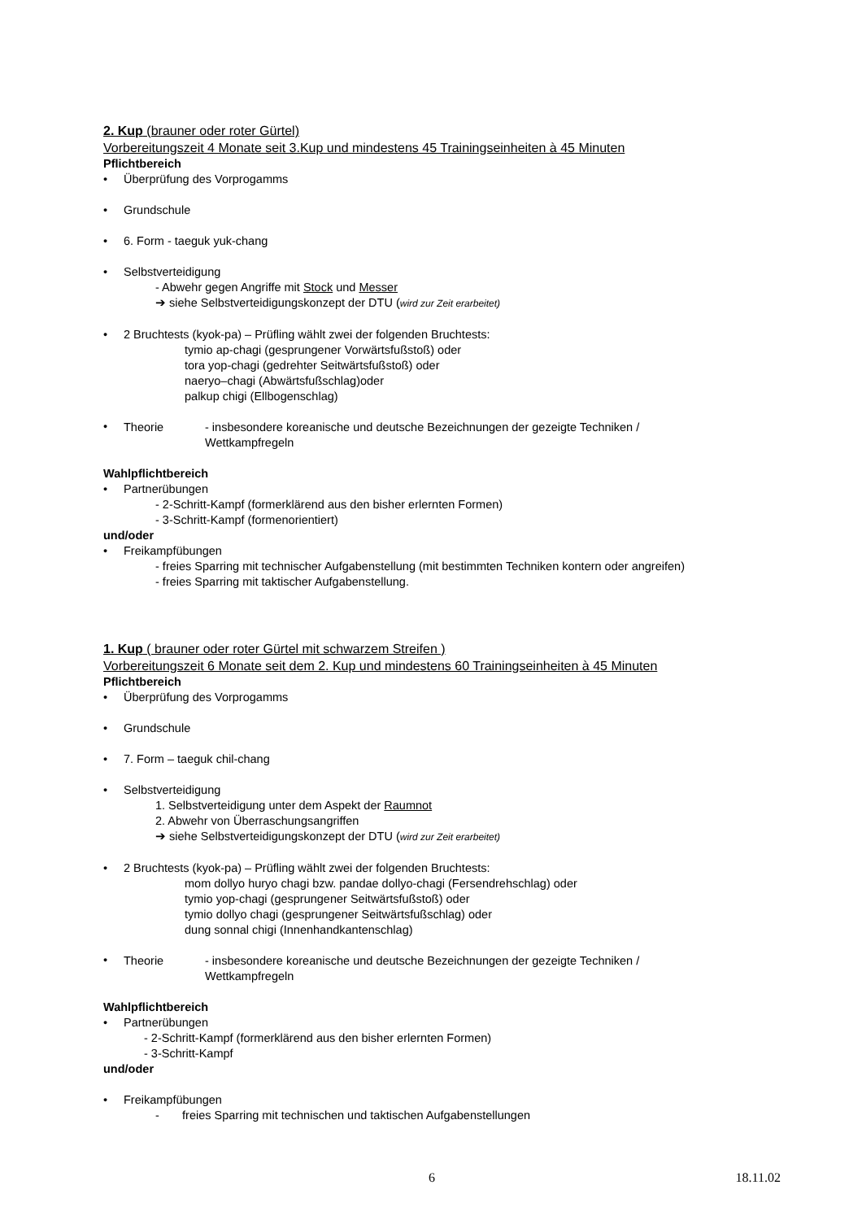2. Kup (brauner oder roter Gürtel)
Vorbereitungszeit 4 Monate seit 3.Kup und mindestens 45 Trainingseinheiten à 45 Minuten
Pflichtbereich
• Überprüfung des Vorprogamms
• Grundschule
• 6. Form - taeguk yuk-chang
• Selbstverteidigung
- Abwehr gegen Angriffe mit Stock und Messer
➔ siehe Selbstverteidigungskonzept der DTU (wird zur Zeit erarbeitet)
• 2 Bruchtests (kyok-pa) – Prüfling wählt zwei der folgenden Bruchtests:
tymio ap-chagi (gesprungener Vorwärtsfußstoß) oder
tora yop-chagi (gedrehter Seitwärtsfußstoß) oder
naeryo–chagi (Abwärtsfußschlag)oder
palkup chigi (Ellbogenschlag)
•
Theorie - insbesondere koreanische und deutsche Bezeichnungen der gezeigte Techniken /
Wettkampfregeln
Wahlpflichtbereich
• Partnerübungen
- 2-Schritt-Kampf (formerklärend aus den bisher erlernten Formen)
- 3-Schritt-Kampf (formenorientiert)
und/oder
• Freikampfübungen
- freies Sparring mit technischer Aufgabenstellung (mit bestimmten Techniken kontern oder angreifen)
- freies Sparring mit taktischer Aufgabenstellung.
1. Kup ( brauner oder roter Gürtel mit schwarzem Streifen )
Vorbereitungszeit 6 Monate seit dem 2. Kup und mindestens 60 Trainingseinheiten à 45 Minuten
Pflichtbereich
• Überprüfung des Vorprogamms
• Grundschule
• 7. Form – taeguk chil-chang
• Selbstverteidigung
1. Selbstverteidigung unter dem Aspekt der Raumnot
2. Abwehr von Überraschungsangriffen
➔ siehe Selbstverteidigungskonzept der DTU (wird zur Zeit erarbeitet)
• 2 Bruchtests (kyok-pa) – Prüfling wählt zwei der folgenden Bruchtests:
mom dollyo huryo chagi bzw. pandae dollyo-chagi (Fersendrehschlag) oder
tymio yop-chagi (gesprungener Seitwärtsfußstoß) oder
tymio dollyo chagi (gesprungener Seitwärtsfußschlag) oder
dung sonnal chigi (Innenhandkantenschlag)
•
Theorie - insbesondere koreanische und deutsche Bezeichnungen der gezeigte Techniken /
Wettkampfregeln
Wahlpflichtbereich
• Partnerübungen
- 2-Schritt-Kampf (formerklärend aus den bisher erlernten Formen)
- 3-Schritt-Kampf
und/oder
• Freikampfübungen
- freies Sparring mit technischen und taktischen Aufgabenstellungen
6 18.11.02